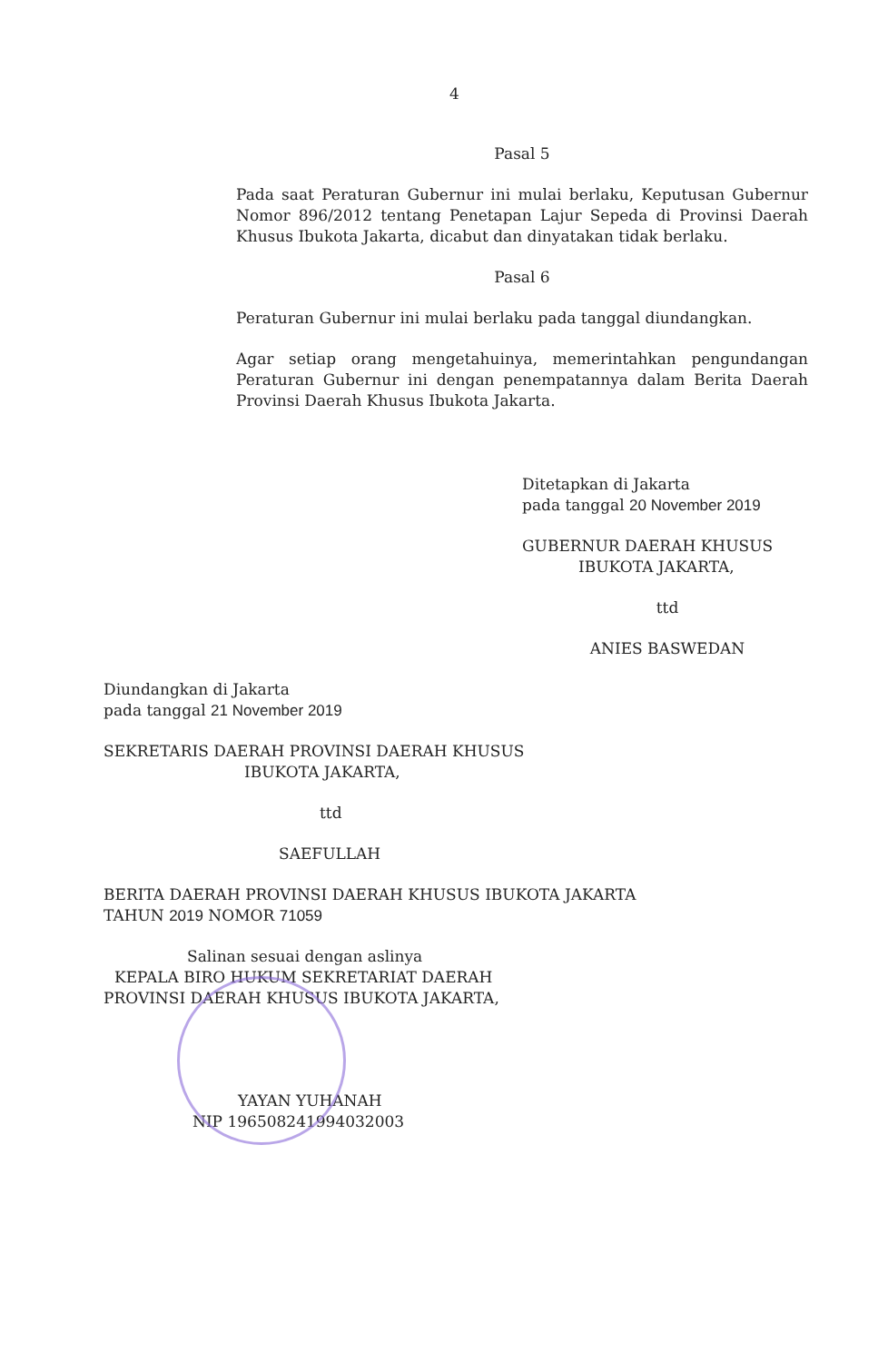4
Pasal 5
Pada saat Peraturan Gubernur ini mulai berlaku, Keputusan Gubernur Nomor 896/2012 tentang Penetapan Lajur Sepeda di Provinsi Daerah Khusus Ibukota Jakarta, dicabut dan dinyatakan tidak berlaku.
Pasal 6
Peraturan Gubernur ini mulai berlaku pada tanggal diundangkan.
Agar setiap orang mengetahuinya, memerintahkan pengundangan Peraturan Gubernur ini dengan penempatannya dalam Berita Daerah Provinsi Daerah Khusus Ibukota Jakarta.
Ditetapkan di Jakarta
pada tanggal 20 November 2019
GUBERNUR DAERAH KHUSUS
IBUKOTA JAKARTA,
ttd
ANIES BASWEDAN
Diundangkan di Jakarta
pada tanggal 21 November 2019
SEKRETARIS DAERAH PROVINSI DAERAH KHUSUS
IBUKOTA JAKARTA,
ttd
SAEFULLAH
BERITA DAERAH PROVINSI DAERAH KHUSUS IBUKOTA JAKARTA
TAHUN 2019 NOMOR 71059
Salinan sesuai dengan aslinya
KEPALA BIRO HUKUM SEKRETARIAT DAERAH
PROVINSI DAERAH KHUSUS IBUKOTA JAKARTA,
YAYAN YUHANAH
NIP 196508241994032003